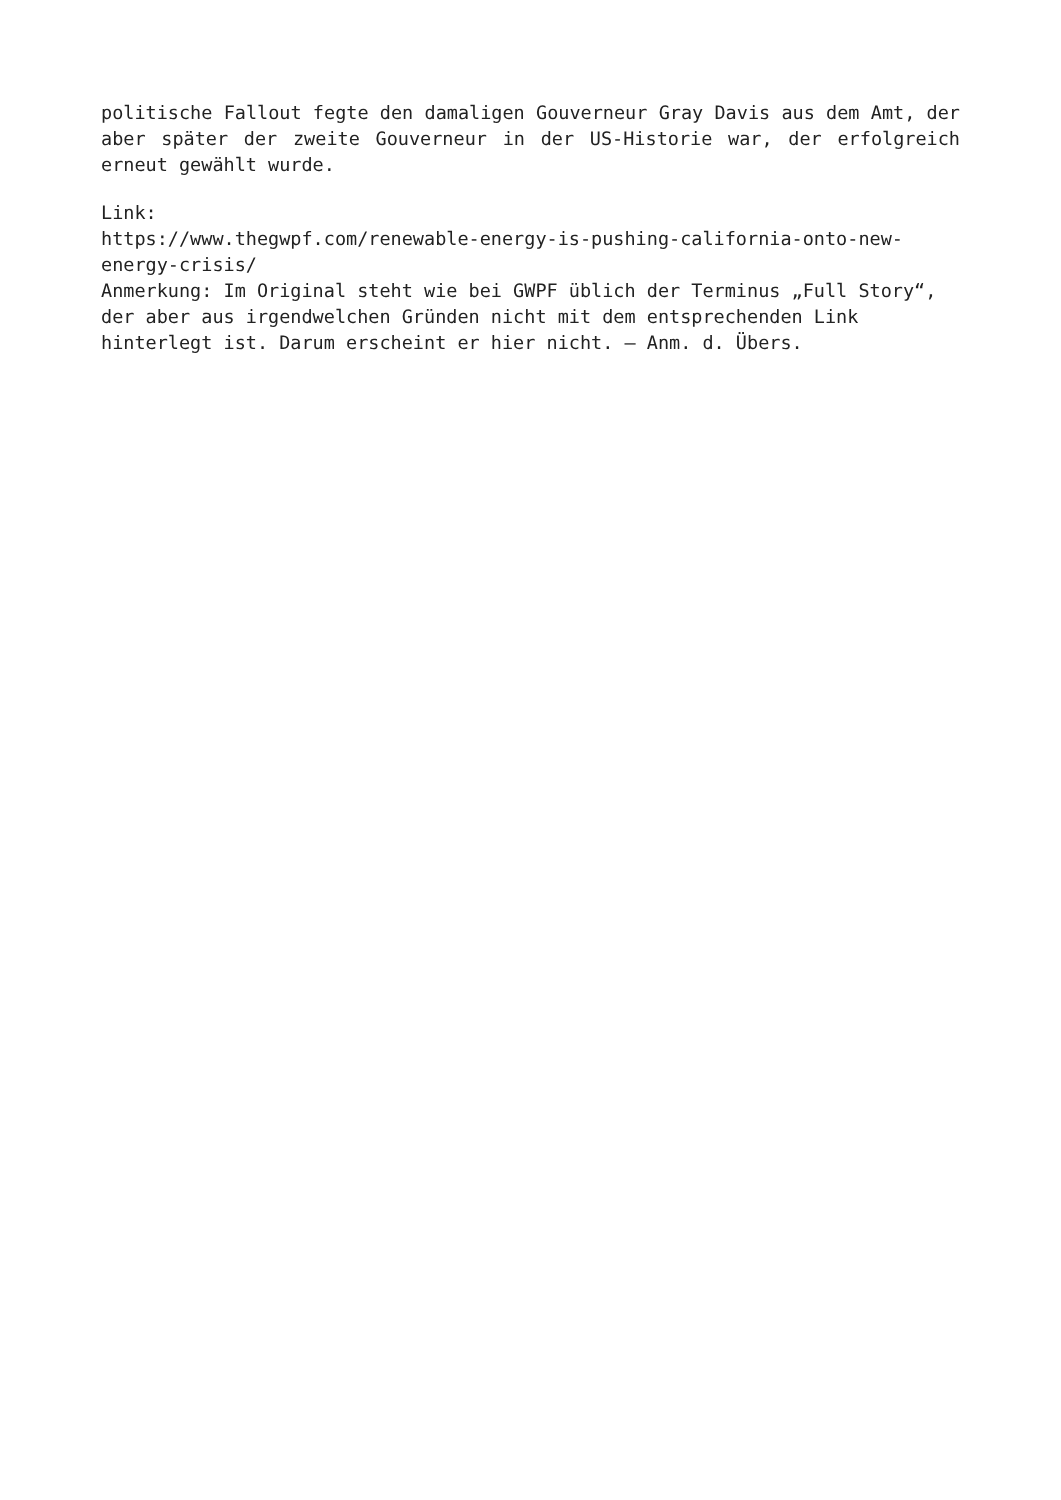politische Fallout fegte den damaligen Gouverneur Gray Davis aus dem Amt, der aber später der zweite Gouverneur in der US-Historie war, der erfolgreich erneut gewählt wurde.
Link:
https://www.thegwpf.com/renewable-energy-is-pushing-california-onto-new-energy-crisis/
Anmerkung: Im Original steht wie bei GWPF üblich der Terminus „Full Story“, der aber aus irgendwelchen Gründen nicht mit dem entsprechenden Link hinterlegt ist. Darum erscheint er hier nicht. – Anm. d. Übers.